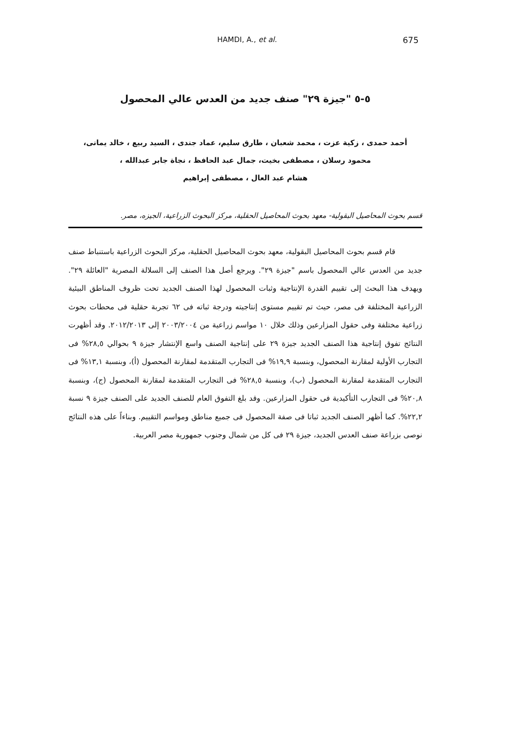HAMDI, A., et al. 675
٥-٥ "جيزة ٢٩" صنف جديد من العدس عالي المحصول
أحمد حمدى ، زكية عزت ، محمد شعبان ، طارق سليم، عماد جندى ، السيد ربيع ، خالد يمانى،
محمود رسلان ، مصطفى بخيت، جمال عبد الحافظ ، نجاة جابر عبدالله ،
هشام عبد العال ، مصطفى إبراهيم
قسم بحوث المحاصيل البقولية- معهد بحوث المحاصيل الحقلية، مركز البحوث الزراعية، الجيزه، مصر.
قام قسم بحوث المحاصيل البقولية، معهد بحوث المحاصيل الحقلية، مركز البحوث الزراعية باستنباط صنف جديد من العدس عالي المحصول باسم "جيزة ٢٩". ويرجع أصل هذا الصنف إلى السلالة المصرية "العائلة ٢٩". ويهدف هذا البحث إلى تقييم القدرة الإنتاجية وثبات المحصول لهذا الصنف الجديد تحت ظروف المناطق البيئية الزراعية المختلفة فى مصر، حيث تم تقييم مستوى إنتاجيته ودرجة ثباته فى ٦٢ تجربة حقلية فى محطات بحوث زراعية مختلفة وفى حقول المزارعين وذلك خلال ١٠ مواسم زراعية من ٢٠٠٣/٢٠٠٤ إلى ٢٠١٢/٢٠١٣. وقد أظهرت النتائج تفوق إنتاجية هذا الصنف الجديد جيزة ٢٩ على إنتاجية الصنف واسع الإنتشار جيزة ٩ بحوالي ٢٨,٥% فى التجارب الأولية لمقارنة المحصول، وبنسبة ١٩,٩% فى التجارب المتقدمة لمقارنة المحصول (أ)، وبنسبة ١٣,١% فى التجارب المتقدمة لمقارنة المحصول (ب)، وبنسبة ٢٨,٥% فى التجارب المتقدمة لمقارنة المحصول (ج)، وبنسبة ٢٠,٨% فى التجارب التأكيدية فى حقول المزارعين. وقد بلغ التفوق العام للصنف الجديد على الصنف جيزة ٩ نسبة ٢٢,٢%. كما أظهر الصنف الجديد ثباتا فى صفة المحصول فى جميع مناطق ومواسم التقييم. وبناءاً على هذه النتائج نوصى بزراعة صنف العدس الجديد، جيزة ٢٩ فى كل من شمال وجنوب جمهورية مصر العربية.